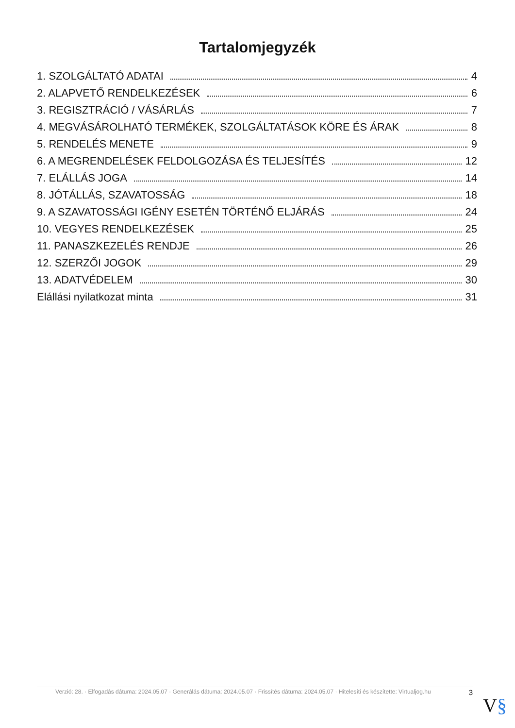Tartalomjegyzék
1. SZOLGÁLTATÓ ADATAI 4
2. ALAPVETŐ RENDELKEZÉSEK 6
3. REGISZTRÁCIÓ / VÁSÁRLÁS 7
4. MEGVÁSÁROLHATÓ TERMÉKEK, SZOLGÁLTATÁSOK KÖRE ÉS ÁRAK 8
5. RENDELÉS MENETE 9
6. A MEGRENDELÉSEK FELDOLGOZÁSA ÉS TELJESÍTÉS 12
7. ELÁLLÁS JOGA 14
8. JÓTÁLLÁS, SZAVATOSSÁG 18
9. A SZAVATOSSÁGI IGÉNY ESETÉN TÖRTÉNŐ ELJÁRÁS 24
10. VEGYES RENDELKEZÉSEK 25
11. PANASZKEZELÉS RENDJE 26
12. SZERZŐI JOGOK 29
13. ADATVÉDELEM 30
Elállási nyilatkozat minta 31
Verzió: 28. · Elfogadás dátuma: 2024.05.07 · Generálás dátuma: 2024.05.07 · Frissítés dátuma: 2024.05.07 · Hitelesíti és készítette: Virtualjog.hu
3
V§